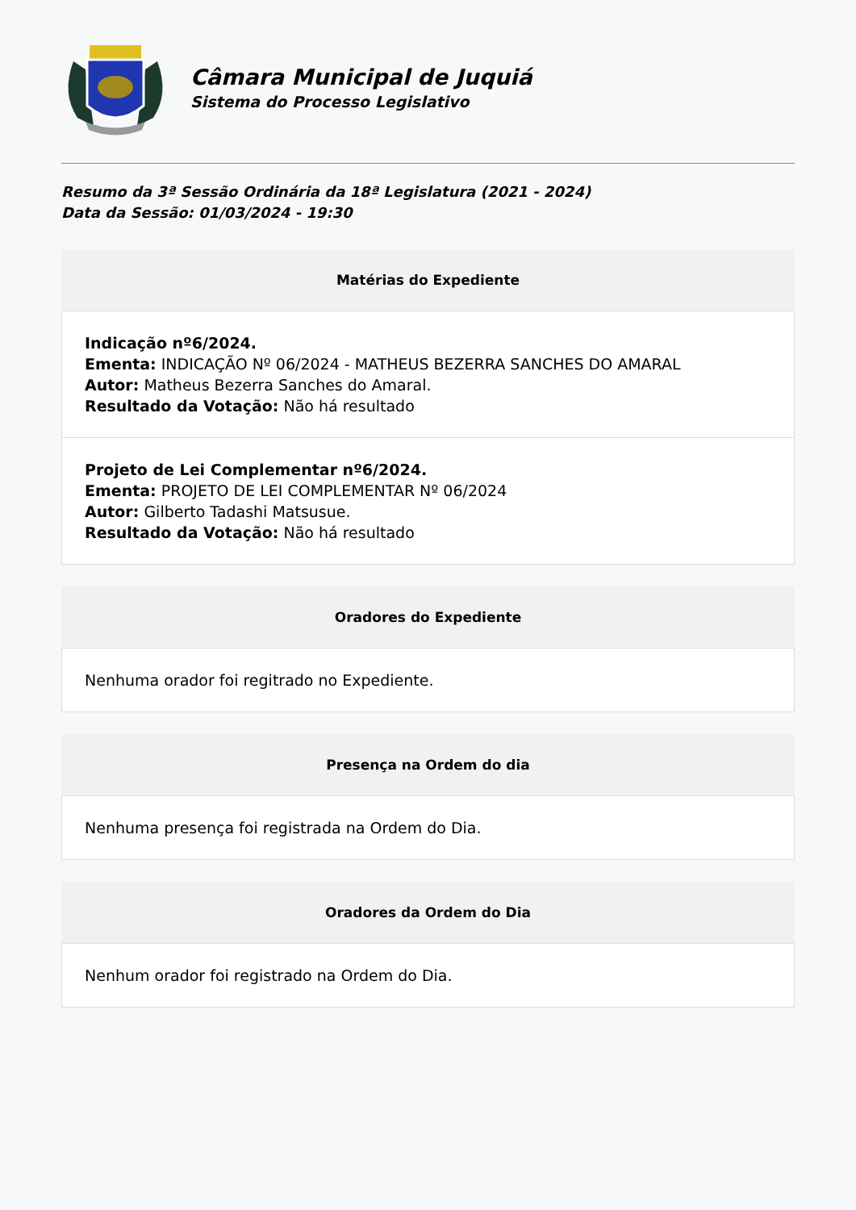Câmara Municipal de Juquiá
Sistema do Processo Legislativo
Resumo da 3ª Sessão Ordinária da 18ª Legislatura (2021 - 2024)
Data da Sessão: 01/03/2024 - 19:30
Matérias do Expediente
Indicação nº6/2024.
Ementa: INDICAÇÃO Nº 06/2024 - MATHEUS BEZERRA SANCHES DO AMARAL
Autor: Matheus Bezerra Sanches do Amaral.
Resultado da Votação: Não há resultado
Projeto de Lei Complementar nº6/2024.
Ementa: PROJETO DE LEI COMPLEMENTAR Nº 06/2024
Autor: Gilberto Tadashi Matsusue.
Resultado da Votação: Não há resultado
Oradores do Expediente
Nenhuma orador foi regitrado no Expediente.
Presença na Ordem do dia
Nenhuma presença foi registrada na Ordem do Dia.
Oradores da Ordem do Dia
Nenhum orador foi registrado na Ordem do Dia.